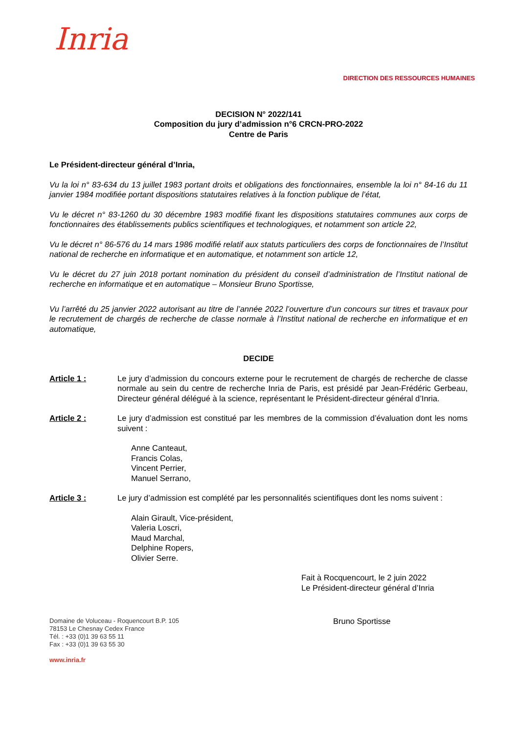Inria
DIRECTION DES RESSOURCES HUMAINES
DECISION N° 2022/141
Composition du jury d’admission n°6 CRCN-PRO-2022
Centre de Paris
Le Président-directeur général d’Inria,
Vu la loi n° 83-634 du 13 juillet 1983 portant droits et obligations des fonctionnaires, ensemble la loi n° 84-16 du 11 janvier 1984 modifiée portant dispositions statutaires relatives à la fonction publique de l’état,
Vu le décret n° 83-1260 du 30 décembre 1983 modifié fixant les dispositions statutaires communes aux corps de fonctionnaires des établissements publics scientifiques et technologiques, et notamment son article 22,
Vu le décret n° 86-576 du 14 mars 1986 modifié relatif aux statuts particuliers des corps de fonctionnaires de l’Institut national de recherche en informatique et en automatique, et notamment son article 12,
Vu le décret du 27 juin 2018 portant nomination du président du conseil d’administration de l’Institut national de recherche en informatique et en automatique – Monsieur Bruno Sportisse,
Vu l’arrêté du 25 janvier 2022 autorisant au titre de l’année 2022 l’ouverture d’un concours sur titres et travaux pour le recrutement de chargés de recherche de classe normale à l’Institut national de recherche en informatique et en automatique,
DECIDE
Article 1 : Le jury d’admission du concours externe pour le recrutement de chargés de recherche de classe normale au sein du centre de recherche Inria de Paris, est présidé par Jean-Frédéric Gerbeau, Directeur général délégué à la science, représentant le Président-directeur général d’Inria.
Article 2 : Le jury d’admission est constitué par les membres de la commission d’évaluation dont les noms suivent :
Anne Canteaut,
Francis Colas,
Vincent Perrier,
Manuel Serrano,
Article 3 : Le jury d’admission est complété par les personnalités scientifiques dont les noms suivent :
Alain Girault, Vice-président,
Valeria Loscri,
Maud Marchal,
Delphine Ropers,
Olivier Serre.
Fait à Rocquencourt, le 2 juin 2022
Le Président-directeur général d’Inria
Domaine de Voluceau - Roquencourt B.P. 105
78153 Le Chesnay Cedex France
Tél. : +33 (0)1 39 63 55 11
Fax : +33 (0)1 39 63 55 30
www.inria.fr
Bruno Sportisse